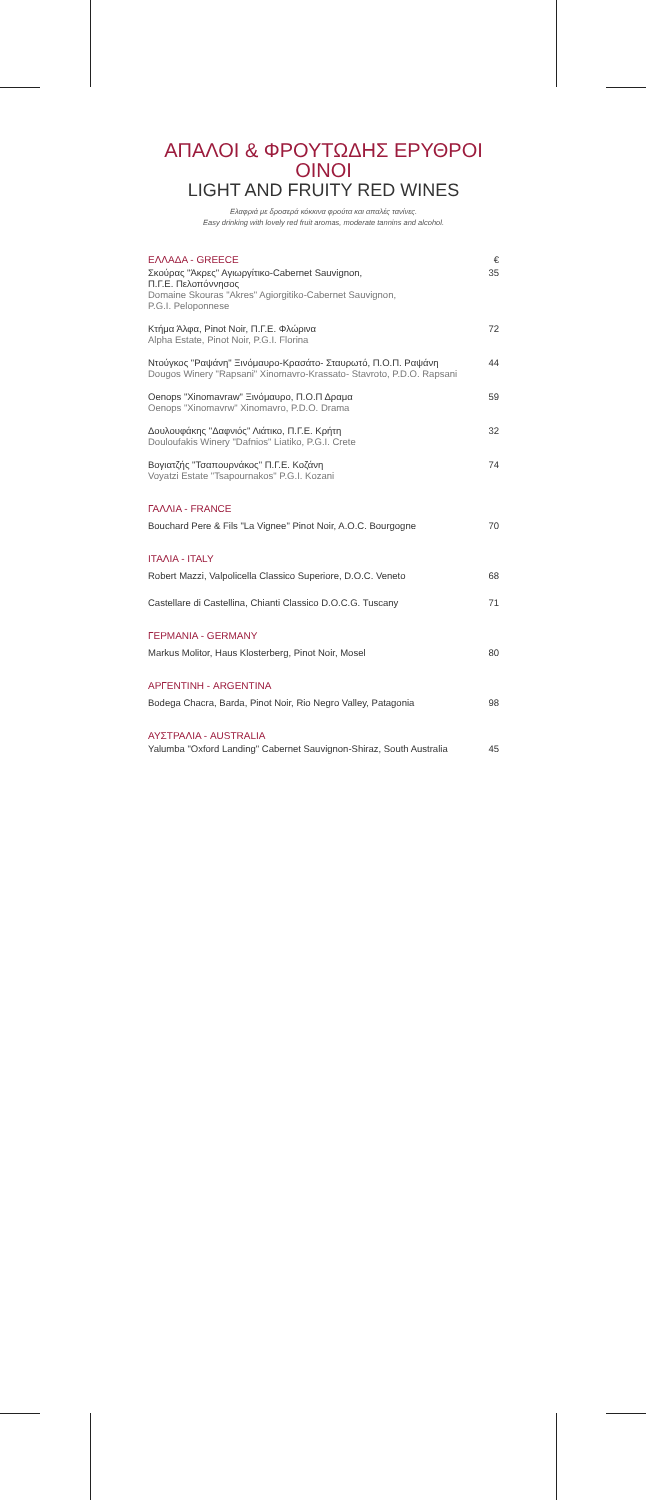ΑΠΑΛΟΙ & ΦΡΟΥΤΩΔΗΣ ΕΡΥΘΡΟΙ ΟΙΝΟΙ
LIGHT AND FRUITY RED WINES
Ελαφριά με δροσερά κόκκινα φρούτα και απαλές τανίνες.
Easy drinking with lovely red fruit aromas, moderate tannins and alcohol.
ΕΛΛΑΔΑ - GREECE
€
Σκούρας "Άκρες" Αγιωργίτικο-Cabernet Sauvignon,
Π.Γ.Ε. Πελοπόννησος
Domaine Skouras "Akres" Agiorgitiko-Cabernet Sauvignon,
P.G.I. Peloponnese
35
Κτήμα Άλφα, Pinot Noir, Π.Γ.Ε. Φλώρινα
Alpha Estate, Pinot Noir, P.G.I. Florina
72
Ντούγκος "Ραψάνη" Ξινόμαυρο-Κρασάτο- Σταυρωτό, Π.Ο.Π. Ραψάνη
Dougos Winery "Rapsani" Xinomavro-Krassato- Stavroto, P.D.O. Rapsani
44
Oenops "Xinomavraw" Ξινόμαυρο, Π.Ο.Π Δραμα
Oenops "Xinomavrw" Xinomavro, P.D.O. Drama
59
Δουλουφάκης "Δαφνιός" Λιάτικο, Π.Γ.Ε. Κρήτη
Douloufakis Winery "Dafnios" Liatiko, P.G.I. Crete
32
Βογιατζής "Τσαπουρνάκος" Π.Γ.Ε. Κοζάνη
Voyatzi Estate "Tsapournakos" P.G.I. Kozani
74
ΓΑΛΛΙΑ - FRANCE
Bouchard Pere & Fils "La Vignee" Pinot Noir, A.O.C. Bourgogne
70
ΙΤΑΛΙΑ - ITALY
Robert Mazzi, Valpolicella Classico Superiore, D.O.C. Veneto
68
Castellare di Castellina, Chianti Classico D.O.C.G. Tuscany
71
ΓΕΡΜΑΝΙΑ - GERMANY
Markus Molitor, Haus Klosterberg, Pinot Noir, Mosel
80
ΑΡΓΕΝΤΙΝΗ - ARGENTINA
Bodega Chacra, Barda, Pinot Noir, Rio Negro Valley, Patagonia
98
ΑΥΣΤΡΑΛΙΑ - AUSTRALIA
Yalumba "Oxford Landing" Cabernet Sauvignon-Shiraz, South Australia
45